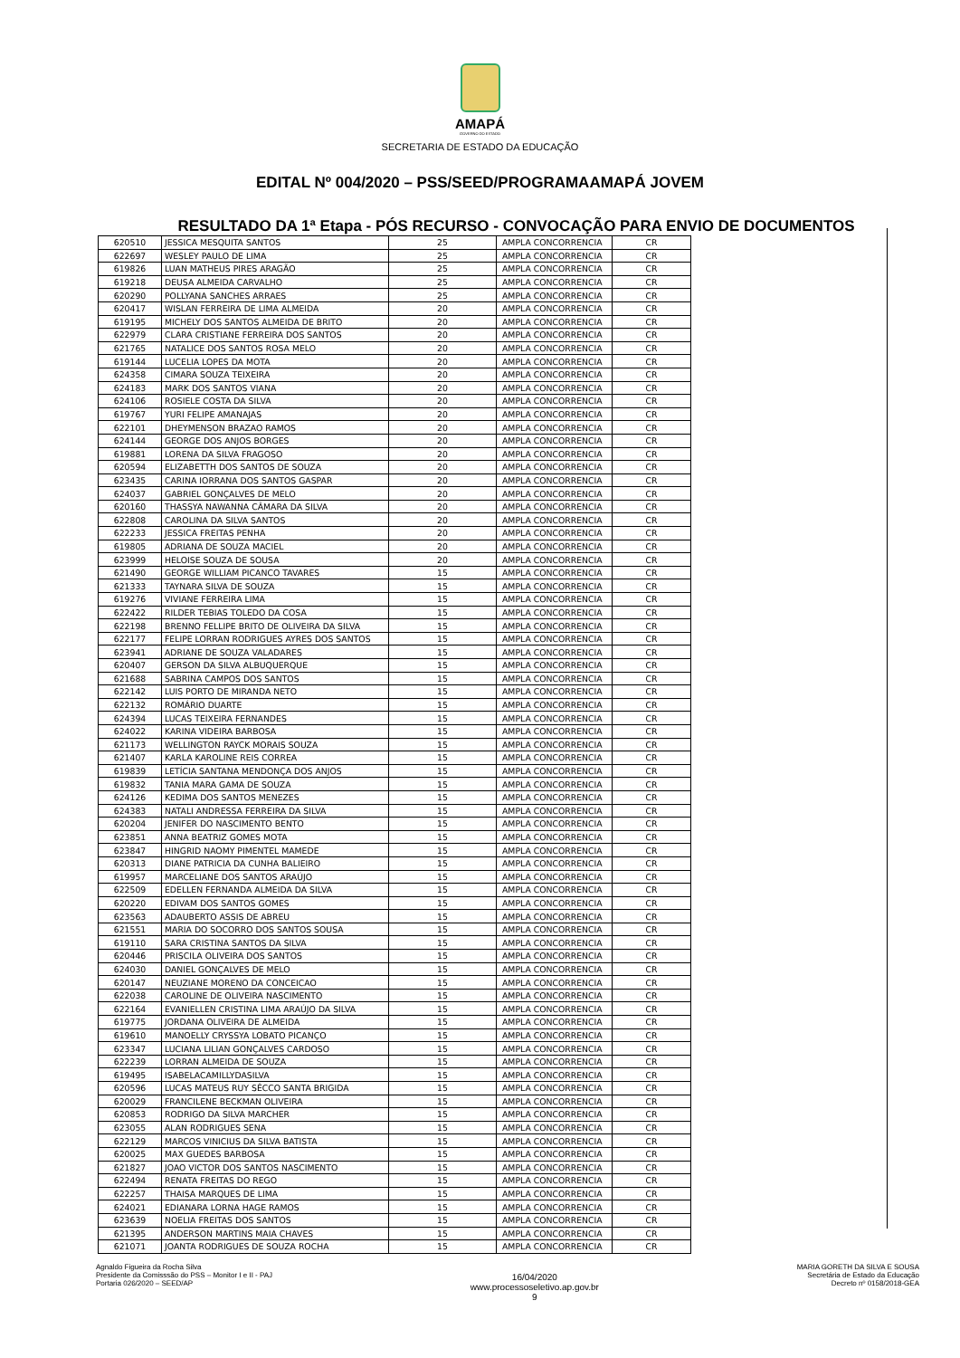AMAPÁ
GOVERNO DO ESTADO
SECRETARIA DE ESTADO DA EDUCAÇÃO
EDITAL Nº 004/2020 – PSS/SEED/PROGRAMAAMAPÁ JOVEM
RESULTADO DA 1ª Etapa - PÓS RECURSO - CONVOCAÇÃO PARA ENVIO DE DOCUMENTOS
| 620510 | JESSICA MESQUITA SANTOS | 25 | AMPLA CONCORRENCIA | CR |
| 622697 | WESLEY PAULO DE LIMA | 25 | AMPLA CONCORRENCIA | CR |
| 619826 | LUAN MATHEUS PIRES ARAGÃO | 25 | AMPLA CONCORRENCIA | CR |
| 619218 | DEUSA ALMEIDA CARVALHO | 25 | AMPLA CONCORRENCIA | CR |
| 620290 | POLLYANA SANCHES ARRAES | 25 | AMPLA CONCORRENCIA | CR |
| 620417 | WISLAN FERREIRA DE LIMA ALMEIDA | 20 | AMPLA CONCORRENCIA | CR |
| 619195 | MICHELY DOS SANTOS ALMEIDA DE BRITO | 20 | AMPLA CONCORRENCIA | CR |
| 622979 | CLARA CRISTIANE FERREIRA DOS SANTOS | 20 | AMPLA CONCORRENCIA | CR |
| 621765 | NATALICE DOS SANTOS ROSA MELO | 20 | AMPLA CONCORRENCIA | CR |
| 619144 | LUCELIA LOPES DA MOTA | 20 | AMPLA CONCORRENCIA | CR |
| 624358 | CIMARA SOUZA TEIXEIRA | 20 | AMPLA CONCORRENCIA | CR |
| 624183 | MARK DOS SANTOS VIANA | 20 | AMPLA CONCORRENCIA | CR |
| 624106 | ROSIELE COSTA DA SILVA | 20 | AMPLA CONCORRENCIA | CR |
| 619767 | YURI FELIPE AMANAJAS | 20 | AMPLA CONCORRENCIA | CR |
| 622101 | DHEYMENSON BRAZAO RAMOS | 20 | AMPLA CONCORRENCIA | CR |
| 624144 | GEORGE DOS ANJOS BORGES | 20 | AMPLA CONCORRENCIA | CR |
| 619881 | LORENA DA SILVA FRAGOSO | 20 | AMPLA CONCORRENCIA | CR |
| 620594 | ELIZABETTH DOS SANTOS DE SOUZA | 20 | AMPLA CONCORRENCIA | CR |
| 623435 | CARINA IORRANA DOS SANTOS GASPAR | 20 | AMPLA CONCORRENCIA | CR |
| 624037 | GABRIEL GONÇALVES DE MELO | 20 | AMPLA CONCORRENCIA | CR |
| 620160 | THASSYA NAWANNA CÂMARA DA SILVA | 20 | AMPLA CONCORRENCIA | CR |
| 622808 | CAROLINA DA SILVA SANTOS | 20 | AMPLA CONCORRENCIA | CR |
| 622233 | JESSICA FREITAS PENHA | 20 | AMPLA CONCORRENCIA | CR |
| 619805 | ADRIANA DE SOUZA MACIEL | 20 | AMPLA CONCORRENCIA | CR |
| 623999 | HELOISE SOUZA DE SOUSA | 20 | AMPLA CONCORRENCIA | CR |
| 621490 | GEORGE WILLIAM PICANCO TAVARES | 15 | AMPLA CONCORRENCIA | CR |
| 621333 | TAYNARA SILVA DE SOUZA | 15 | AMPLA CONCORRENCIA | CR |
| 619276 | VIVIANE FERREIRA LIMA | 15 | AMPLA CONCORRENCIA | CR |
| 622422 | RILDER TEBIAS TOLEDO DA COSA | 15 | AMPLA CONCORRENCIA | CR |
| 622198 | BRENNO FELLIPE BRITO DE OLIVEIRA DA SILVA | 15 | AMPLA CONCORRENCIA | CR |
| 622177 | FELIPE LORRAN RODRIGUES AYRES DOS SANTOS | 15 | AMPLA CONCORRENCIA | CR |
| 623941 | ADRIANE DE SOUZA VALADARES | 15 | AMPLA CONCORRENCIA | CR |
| 620407 | GERSON DA SILVA ALBUQUERQUE | 15 | AMPLA CONCORRENCIA | CR |
| 621688 | SABRINA CAMPOS DOS SANTOS | 15 | AMPLA CONCORRENCIA | CR |
| 622142 | LUIS PORTO DE MIRANDA NETO | 15 | AMPLA CONCORRENCIA | CR |
| 622132 | ROMÁRIO DUARTE | 15 | AMPLA CONCORRENCIA | CR |
| 624394 | LUCAS TEIXEIRA FERNANDES | 15 | AMPLA CONCORRENCIA | CR |
| 624022 | KARINA VIDEIRA BARBOSA | 15 | AMPLA CONCORRENCIA | CR |
| 621173 | WELLINGTON RAYCK MORAIS SOUZA | 15 | AMPLA CONCORRENCIA | CR |
| 621407 | KARLA KAROLINE REIS CORREA | 15 | AMPLA CONCORRENCIA | CR |
| 619839 | LETÍCIA SANTANA MENDONÇA DOS ANJOS | 15 | AMPLA CONCORRENCIA | CR |
| 619832 | TANIA MARA GAMA DE SOUZA | 15 | AMPLA CONCORRENCIA | CR |
| 624126 | KEDIMA DOS SANTOS MENEZES | 15 | AMPLA CONCORRENCIA | CR |
| 624383 | NATALI ANDRESSA FERREIRA DA SILVA | 15 | AMPLA CONCORRENCIA | CR |
| 620204 | JENIFER DO NASCIMENTO BENTO | 15 | AMPLA CONCORRENCIA | CR |
| 623851 | ANNA BEATRIZ GOMES MOTA | 15 | AMPLA CONCORRENCIA | CR |
| 623847 | HINGRID NAOMY PIMENTEL MAMEDE | 15 | AMPLA CONCORRENCIA | CR |
| 620313 | DIANE PATRICIA DA CUNHA BALIEIRO | 15 | AMPLA CONCORRENCIA | CR |
| 619957 | MARCELIANE DOS SANTOS ARAÚJO | 15 | AMPLA CONCORRENCIA | CR |
| 622509 | EDELLEN FERNANDA ALMEIDA DA SILVA | 15 | AMPLA CONCORRENCIA | CR |
| 620220 | EDIVAM DOS SANTOS GOMES | 15 | AMPLA CONCORRENCIA | CR |
| 623563 | ADAUBERTO ASSIS DE ABREU | 15 | AMPLA CONCORRENCIA | CR |
| 621551 | MARIA DO SOCORRO DOS SANTOS SOUSA | 15 | AMPLA CONCORRENCIA | CR |
| 619110 | SARA CRISTINA SANTOS DA SILVA | 15 | AMPLA CONCORRENCIA | CR |
| 620446 | PRISCILA OLIVEIRA DOS SANTOS | 15 | AMPLA CONCORRENCIA | CR |
| 624030 | DANIEL GONÇALVES DE MELO | 15 | AMPLA CONCORRENCIA | CR |
| 620147 | NEUZIANE MORENO DA CONCEICAO | 15 | AMPLA CONCORRENCIA | CR |
| 622038 | CAROLINE DE OLIVEIRA NASCIMENTO | 15 | AMPLA CONCORRENCIA | CR |
| 622164 | EVANIELLEN CRISTINA LIMA ARAÚJO DA SILVA | 15 | AMPLA CONCORRENCIA | CR |
| 619775 | JORDANA OLIVEIRA DE ALMEIDA | 15 | AMPLA CONCORRENCIA | CR |
| 619610 | MANOELLY CRYSSYA LOBATO PICANÇO | 15 | AMPLA CONCORRENCIA | CR |
| 623347 | LUCIANA LILIAN GONÇALVES CARDOSO | 15 | AMPLA CONCORRENCIA | CR |
| 622239 | LORRAN ALMEIDA DE SOUZA | 15 | AMPLA CONCORRENCIA | CR |
| 619495 | ISABELACAMILLYDASILVA | 15 | AMPLA CONCORRENCIA | CR |
| 620596 | LUCAS MATEUS RUY SÊCCO SANTA BRIGIDA | 15 | AMPLA CONCORRENCIA | CR |
| 620029 | FRANCILENE BECKMAN OLIVEIRA | 15 | AMPLA CONCORRENCIA | CR |
| 620853 | RODRIGO DA SILVA MARCHER | 15 | AMPLA CONCORRENCIA | CR |
| 623055 | ALAN RODRIGUES SENA | 15 | AMPLA CONCORRENCIA | CR |
| 622129 | MARCOS VINICIUS DA SILVA BATISTA | 15 | AMPLA CONCORRENCIA | CR |
| 620025 | MAX GUEDES BARBOSA | 15 | AMPLA CONCORRENCIA | CR |
| 621827 | JOAO VICTOR DOS SANTOS NASCIMENTO | 15 | AMPLA CONCORRENCIA | CR |
| 622494 | RENATA FREITAS DO REGO | 15 | AMPLA CONCORRENCIA | CR |
| 622257 | THAISA MARQUES DE LIMA | 15 | AMPLA CONCORRENCIA | CR |
| 624021 | EDIANARA LORNA HAGE RAMOS | 15 | AMPLA CONCORRENCIA | CR |
| 623639 | NOELIA FREITAS DOS SANTOS | 15 | AMPLA CONCORRENCIA | CR |
| 621395 | ANDERSON MARTINS MAIA CHAVES | 15 | AMPLA CONCORRENCIA | CR |
| 621071 | JOANTA RODRIGUES DE SOUZA ROCHA | 15 | AMPLA CONCORRENCIA | CR |
Agnaldo Figueira da Rocha Silva
Presidente da Comisssão do PSS – Monitor I e II - PAJ
Portaria 026/2020 – SEED/AP
16/04/2020
www.processoseletivo.ap.gov.br
9
MARIA GORETH DA SILVA E SOUSA
Secretária de Estado da Educação
Decreto nº 0158/2018-GEA